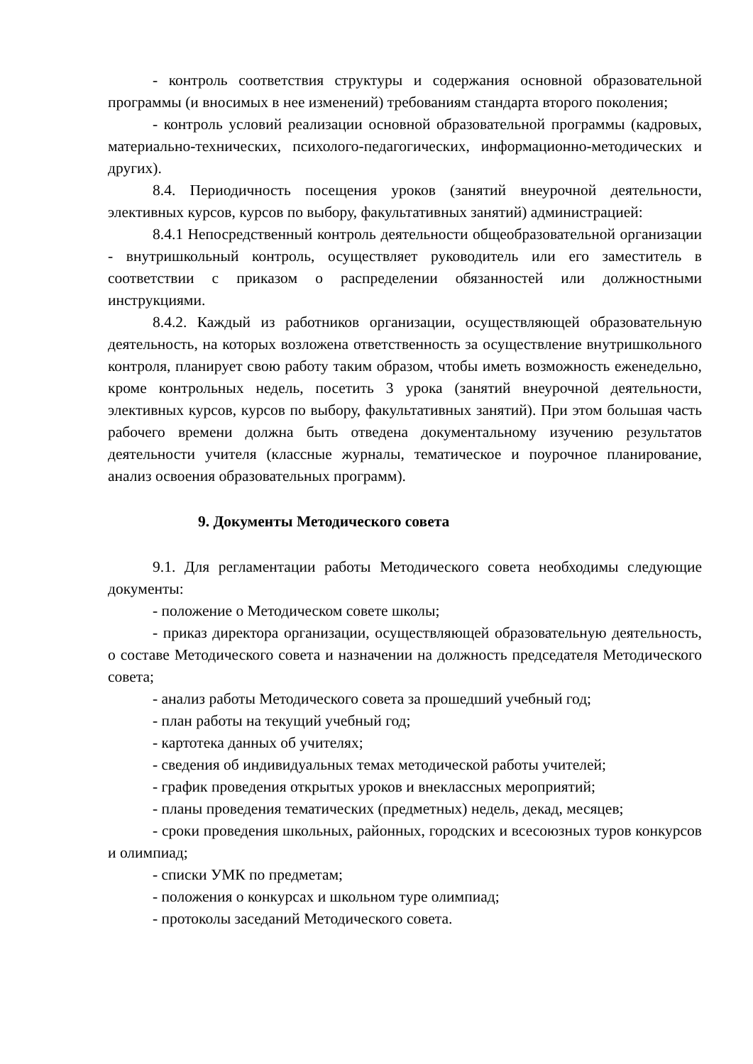- контроль соответствия структуры и содержания основной образовательной программы (и вносимых в нее изменений) требованиям стандарта второго поколения;
- контроль условий реализации основной образовательной программы (кадровых, материально-технических, психолого-педагогических, информационно-методических и других).
8.4. Периодичность посещения уроков (занятий внеурочной деятельности, элективных курсов, курсов по выбору, факультативных занятий) администрацией:
8.4.1 Непосредственный контроль деятельности общеобразовательной организации - внутришкольный контроль, осуществляет руководитель или его заместитель в соответствии с приказом о распределении обязанностей или должностными инструкциями.
8.4.2. Каждый из работников организации, осуществляющей образовательную деятельность, на которых возложена ответственность за осуществление внутришкольного контроля, планирует свою работу таким образом, чтобы иметь возможность еженедельно, кроме контрольных недель, посетить 3 урока (занятий внеурочной деятельности, элективных курсов, курсов по выбору, факультативных занятий). При этом большая часть рабочего времени должна быть отведена документальному изучению результатов деятельности учителя (классные журналы, тематическое и поурочное планирование, анализ освоения образовательных программ).
9. Документы Методического совета
9.1. Для регламентации работы Методического совета необходимы следующие документы:
- положение о Методическом совете школы;
- приказ директора организации, осуществляющей образовательную деятельность, о составе Методического совета и назначении на должность председателя Методического совета;
- анализ работы Методического совета за прошедший учебный год;
- план работы на текущий учебный год;
- картотека данных об учителях;
- сведения об индивидуальных темах методической работы учителей;
- график проведения открытых уроков и внеклассных мероприятий;
- планы проведения тематических (предметных) недель, декад, месяцев;
- сроки проведения школьных, районных, городских и всесоюзных туров конкурсов и олимпиад;
- списки УМК по предметам;
- положения о конкурсах и школьном туре олимпиад;
- протоколы заседаний Методического совета.